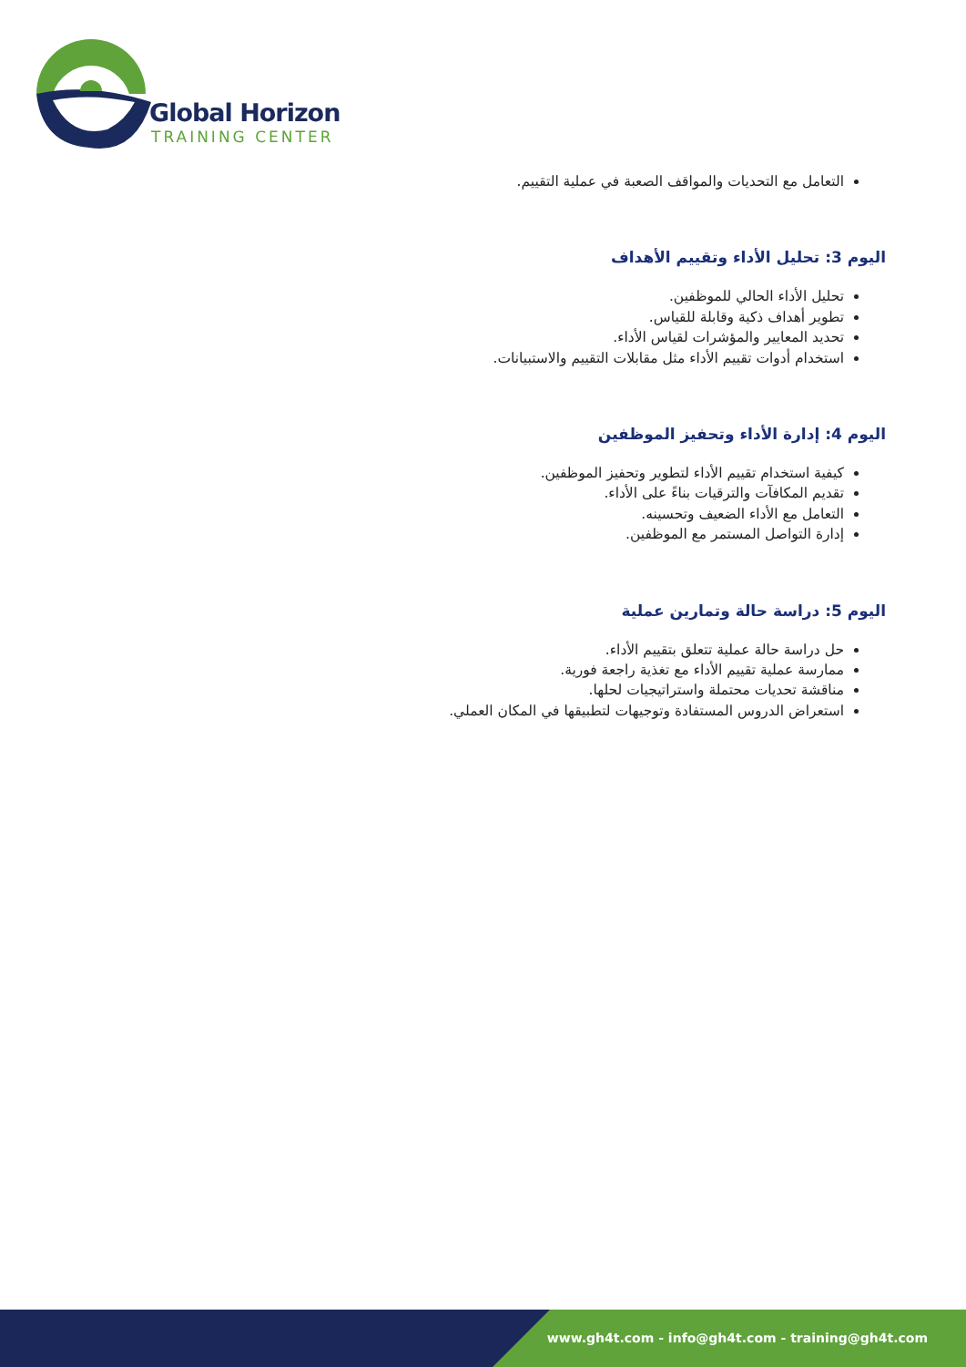Global Horizon
TRAINING CENTER
التعامل مع التحديات والمواقف الصعبة في عملية التقييم.
اليوم 3: تحليل الأداء وتقييم الأهداف
تحليل الأداء الحالي للموظفين.
تطوير أهداف ذكية وقابلة للقياس.
تحديد المعايير والمؤشرات لقياس الأداء.
استخدام أدوات تقييم الأداء مثل مقابلات التقييم والاستبيانات.
اليوم 4: إدارة الأداء وتحفيز الموظفين
كيفية استخدام تقييم الأداء لتطوير وتحفيز الموظفين.
تقديم المكافآت والترقيات بناءً على الأداء.
التعامل مع الأداء الضعيف وتحسينه.
إدارة التواصل المستمر مع الموظفين.
اليوم 5: دراسة حالة وتمارين عملية
حل دراسة حالة عملية تتعلق بتقييم الأداء.
ممارسة عملية تقييم الأداء مع تغذية راجعة فورية.
مناقشة تحديات محتملة واستراتيجيات لحلها.
استعراض الدروس المستفادة وتوجيهات لتطبيقها في المكان العملي.
www.gh4t.com - info@gh4t.com - training@gh4t.com